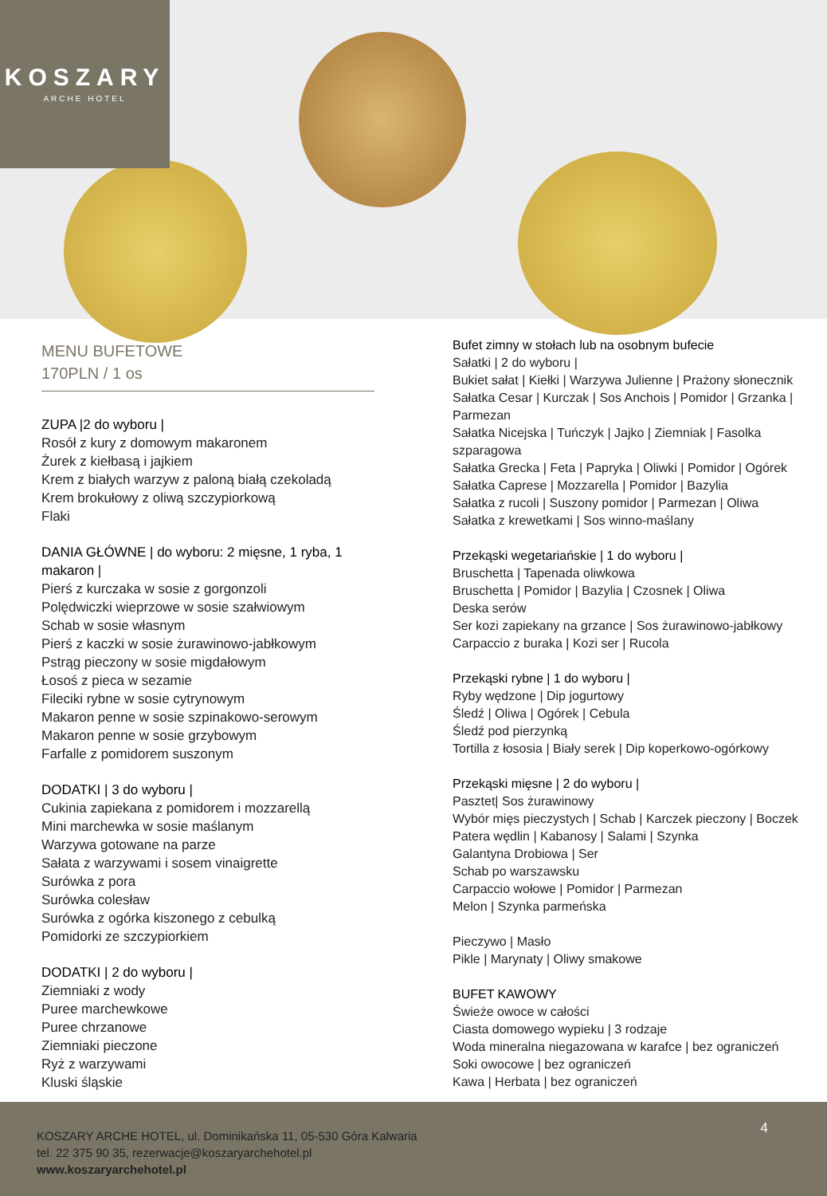KOSZARY
ARCHE HOTEL
MENU BUFETOWE
170PLN / 1 os
ZUPA |2 do wyboru |
Rosół z kury z domowym makaronem
Żurek z kiełbasą i jajkiem
Krem z białych warzyw z paloną białą czekoladą
Krem brokułowy z oliwą szczypiorkową
Flaki
DANIA GŁÓWNE | do wyboru: 2 mięsne, 1 ryba, 1 makaron |
Pierś z kurczaka w sosie z gorgonzoli
Polędwiczki wieprzowe w sosie szałwiowym
Schab w sosie własnym
Pierś z kaczki w sosie żurawinowo-jabłkowym
Pstrąg pieczony w sosie migdałowym
Łosoś z pieca w sezamie
Fileciki rybne w sosie cytrynowym
Makaron penne w sosie szpinakowo-serowym
Makaron penne w sosie grzybowym
Farfalle z pomidorem suszonym
DODATKI | 3 do wyboru |
Cukinia zapiekana z pomidorem i mozzarellą
Mini marchewka w sosie maślanym
Warzywa gotowane na parze
Sałata z warzywami i sosem vinaigrette
Surówka z pora
Surówka colesław
Surówka z ogórka kiszonego z cebulką
Pomidorki ze szczypiorkiem
DODATKI | 2 do wyboru |
Ziemniaki z wody
Puree marchewkowe
Puree chrzanowe
Ziemniaki pieczone
Ryż z warzywami
Kluski śląskie
Bufet zimny w stołach lub na osobnym bufecie
Sałatki | 2 do wyboru |
Bukiet sałat | Kiełki | Warzywa Julienne | Prażony słonecznik
Sałatka Cesar | Kurczak | Sos Anchois | Pomidor | Grzanka | Parmezan
Sałatka Nicejska | Tuńczyk | Jajko | Ziemniak | Fasolka szparagowa
Sałatka Grecka | Feta | Papryka | Oliwki | Pomidor | Ogórek
Sałatka Caprese | Mozzarella | Pomidor | Bazylia
Sałatka z rucoli | Suszony pomidor | Parmezan | Oliwa
Sałatka z krewetkami | Sos winno-maślany
Przekąski wegetariańskie | 1 do wyboru |
Bruschetta | Tapenada oliwkowa
Bruschetta | Pomidor | Bazylia | Czosnek | Oliwa
Deska serów
Ser kozi zapiekany na grzance | Sos żurawinowo-jabłkowy
Carpaccio z buraka | Kozi ser | Rucola
Przekąski rybne | 1 do wyboru |
Ryby wędzone | Dip jogurtowy
Śledź | Oliwa | Ogórek | Cebula
Śledź pod pierzynką
Tortilla z łososia | Biały serek | Dip koperkowo-ogórkowy
Przekąski mięsne | 2 do wyboru |
Pasztet| Sos żurawinowy
Wybór mięs pieczystych | Schab | Karczek pieczony | Boczek
Patera wędlin | Kabanosy | Salami | Szynka
Galantyna Drobiowa | Ser
Schab po warszawsku
Carpaccio wołowe | Pomidor | Parmezan
Melon | Szynka parmeńska
Pieczywo | Masło
Pikle | Marynaty | Oliwy smakowe
BUFET KAWOWY
Świeże owoce w całości
Ciasta domowego wypieku | 3 rodzaje
Woda mineralna niegazowana w karafce | bez ograniczeń
Soki owocowe | bez ograniczeń
Kawa | Herbata | bez ograniczeń
4
KOSZARY ARCHE HOTEL, ul. Dominikańska 11, 05-530 Góra Kalwaria
tel. 22 375 90 35, rezerwacje@koszaryarchehotel.pl
www.koszaryarchehotel.pl